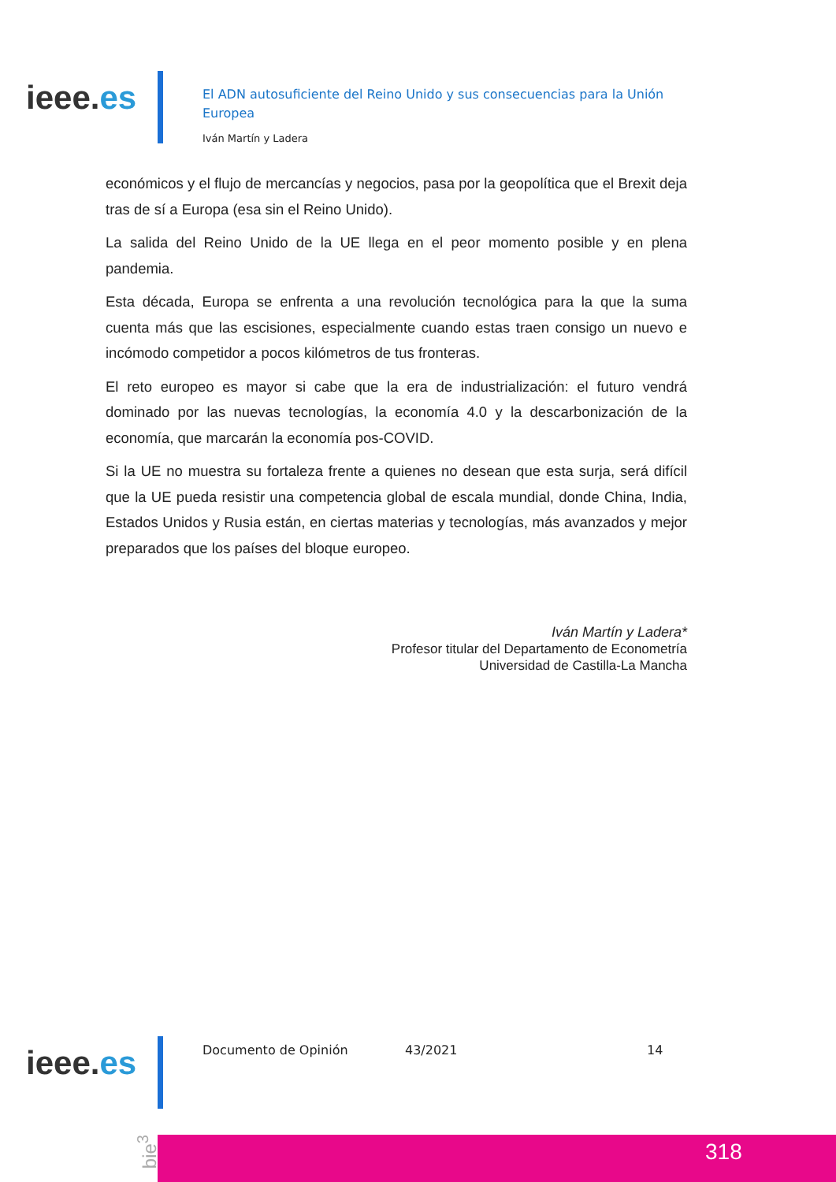ieee.es
El ADN autosuficiente del Reino Unido y sus consecuencias para la Unión Europea
Iván Martín y Ladera
económicos y el flujo de mercancías y negocios, pasa por la geopolítica que el Brexit deja tras de sí a Europa (esa sin el Reino Unido).
La salida del Reino Unido de la UE llega en el peor momento posible y en plena pandemia.
Esta década, Europa se enfrenta a una revolución tecnológica para la que la suma cuenta más que las escisiones, especialmente cuando estas traen consigo un nuevo e incómodo competidor a pocos kilómetros de tus fronteras.
El reto europeo es mayor si cabe que la era de industrialización: el futuro vendrá dominado por las nuevas tecnologías, la economía 4.0 y la descarbonización de la economía, que marcarán la economía pos-COVID.
Si la UE no muestra su fortaleza frente a quienes no desean que esta surja, será difícil que la UE pueda resistir una competencia global de escala mundial, donde China, India, Estados Unidos y Rusia están, en ciertas materias y tecnologías, más avanzados y mejor preparados que los países del bloque europeo.
Iván Martín y Ladera*
Profesor titular del Departamento de Econometría
Universidad de Castilla-La Mancha
ieee.es Documento de Opinión 43/2021 14
bie<sup>3</sup>
318